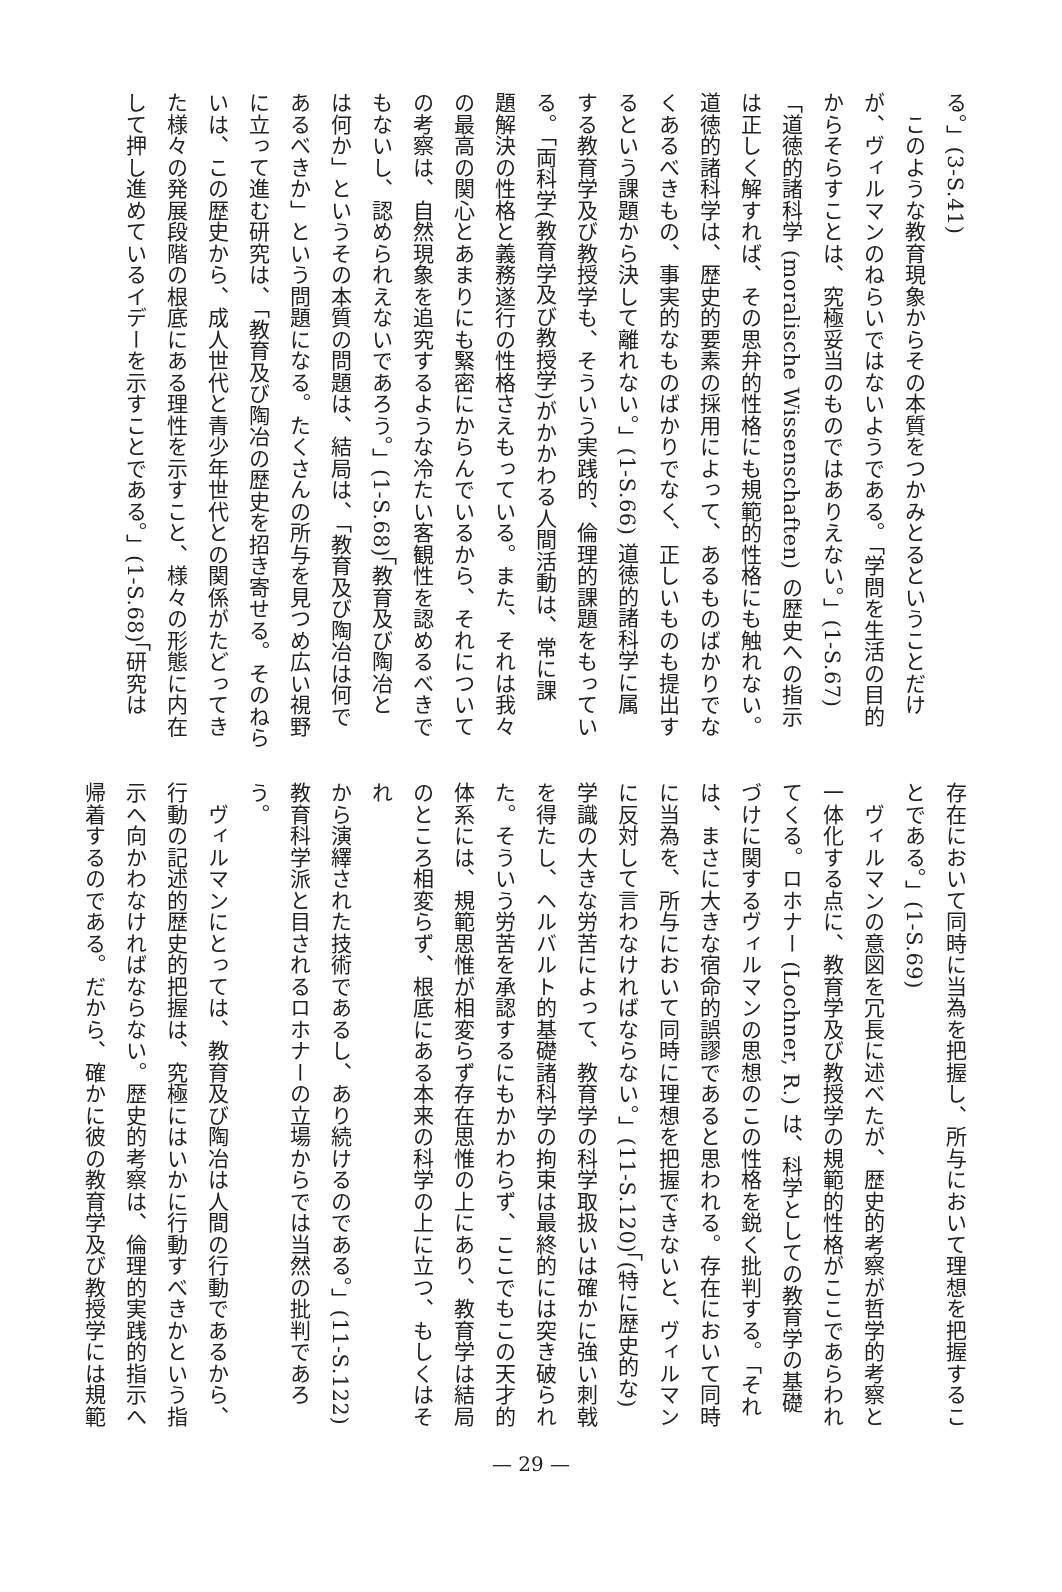る。」(3-S.41)
　このような教育現象からその本質をつかみとるということだけ
が、ヴィルマンのねらいではないようである。「学問を生活の目的
からそらすことは、究極妥当のものではありえない。」(1-S.67)
「道徳的諸科学 (moralische Wissenschaften) の歴史への指示
は正しく解すれば、その思弁的性格にも規範的性格にも触れない。
道徳的諸科学は、歴史的要素の採用によって、あるものばかりでな
くあるべきもの、事実的なものばかりでなく、正しいものも提出す
るという課題から決して離れない。」(1-S.66) 道徳的諸科学に属
する教育学及び教授学も、そういう実践的、倫理的課題をもってい
る。「両科学(教育学及び教授学)がかかわる人間活動は、常に課
題解決の性格と義務遂行の性格さえもっている。また、それは我々
の最高の関心とあまりにも緊密にからんでいるから、それについて
の考察は、自然現象を追究するような冷たい客観性を認めるべきで
もないし、認められえないであろう。」(1-S.68)「教育及び陶冶と
は何か」というその本質の問題は、結局は、「教育及び陶冶は何で
あるべきか」という問題になる。たくさんの所与を見つめ広い視野
に立って進む研究は、「教育及び陶冶の歴史を招き寄せる。そのねら
いは、この歴史から、成人世代と青少年世代との関係がたどってき
た様々の発展段階の根底にある理性を示すこと、様々の形態に内在
して押し進めているイデーを示すことである。」(1-S.68)「研究は
存在において同時に当為を把握し、所与において理想を把握するこ
とである。」(1-S.69)
　ヴィルマンの意図を冗長に述べたが、歴史的考察が哲学的考察と
一体化する点に、教育学及び教授学の規範的性格がここであらわれ
てくる。ロホナー (Lochner, R.) は、科学としての教育学の基礎
づけに関するヴィルマンの思想のこの性格を鋭く批判する。「それ
は、まさに大きな宿命的誤謬であると思われる。存在において同時
に当為を、所与において同時に理想を把握できないと、ヴィルマン
に反対して言わなければならない。」(11-S.120)「(特に歴史的な)
学識の大きな労苦によって、教育学の科学取扱いは確かに強い刺戟
を得たし、ヘルバルト的基礎諸科学の拘束は最終的には突き破られ
た。そういう労苦を承認するにもかかわらず、ここでもこの天才的
体系には、規範思惟が相変らず存在思惟の上にあり、教育学は結局
のところ相変らず、根底にある本来の科学の上に立つ、もしくはそれ
から演繹された技術であるし、あり続けるのである。」(11-S.122)
教育科学派と目されるロホナーの立場からでは当然の批判であろ
う。
　ヴィルマンにとっては、教育及び陶冶は人間の行動であるから、
行動の記述的歴史的把握は、究極にはいかに行動すべきかという指
示へ向かわなければならない。歴史的考察は、倫理的実践的指示へ
帰着するのである。だから、確かに彼の教育学及び教授学には規範
— 29 —